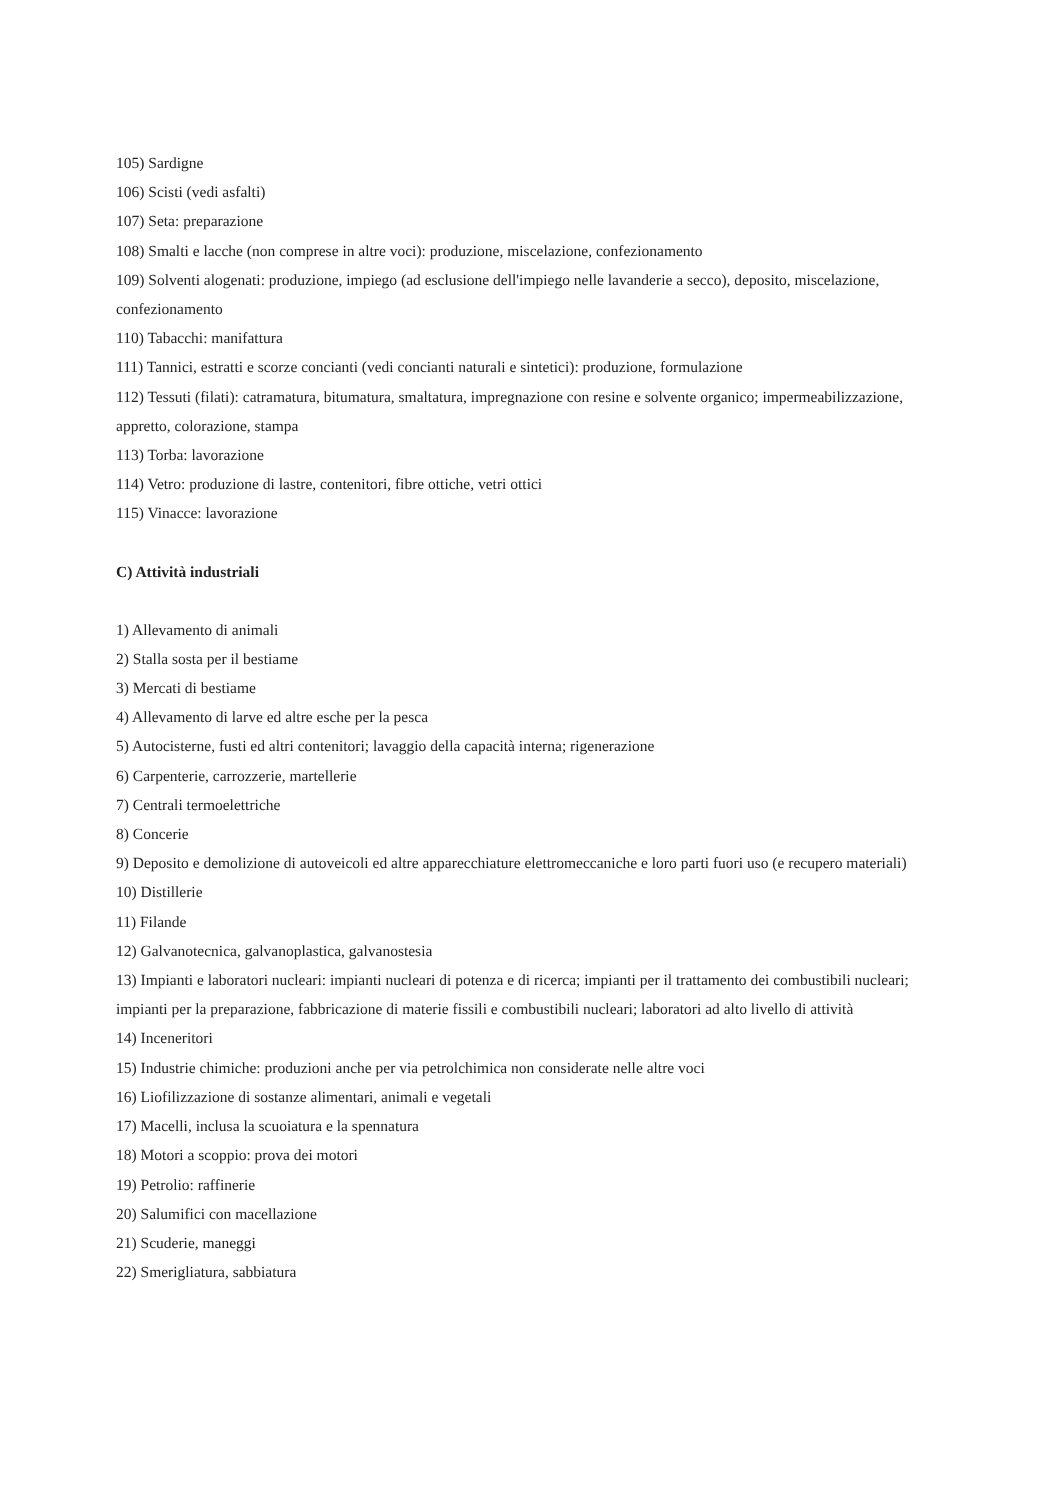105) Sardigne
106) Scisti (vedi asfalti)
107) Seta: preparazione
108) Smalti e lacche (non comprese in altre voci): produzione, miscelazione, confezionamento
109) Solventi alogenati: produzione, impiego (ad esclusione dell'impiego nelle lavanderie a secco), deposito, miscelazione, confezionamento
110) Tabacchi: manifattura
111) Tannici, estratti e scorze concianti (vedi concianti naturali e sintetici): produzione, formulazione
112) Tessuti (filati): catramatura, bitumatura, smaltatura, impregnazione con resine e solvente organico; impermeabilizzazione, appretto, colorazione, stampa
113) Torba: lavorazione
114) Vetro: produzione di lastre, contenitori, fibre ottiche, vetri ottici
115) Vinacce: lavorazione
C) Attività industriali
1) Allevamento di animali
2) Stalla sosta per il bestiame
3) Mercati di bestiame
4) Allevamento di larve ed altre esche per la pesca
5) Autocisterne, fusti ed altri contenitori; lavaggio della capacità interna; rigenerazione
6) Carpenterie, carrozzerie, martellerie
7) Centrali termoelettriche
8) Concerie
9) Deposito e demolizione di autoveicoli ed altre apparecchiature elettromeccaniche e loro parti fuori uso (e recupero materiali)
10) Distillerie
11) Filande
12) Galvanotecnica, galvanoplastica, galvanostesia
13) Impianti e laboratori nucleari: impianti nucleari di potenza e di ricerca; impianti per il trattamento dei combustibili nucleari; impianti per la preparazione, fabbricazione di materie fissili e combustibili nucleari; laboratori ad alto livello di attività
14) Inceneritori
15) Industrie chimiche: produzioni anche per via petrolchimica non considerate nelle altre voci
16) Liofilizzazione di sostanze alimentari, animali e vegetali
17) Macelli, inclusa la scuoiatura e la spennatura
18) Motori a scoppio: prova dei motori
19) Petrolio: raffinerie
20) Salumifici con macellazione
21) Scuderie, maneggi
22) Smerigliatura, sabbiatura